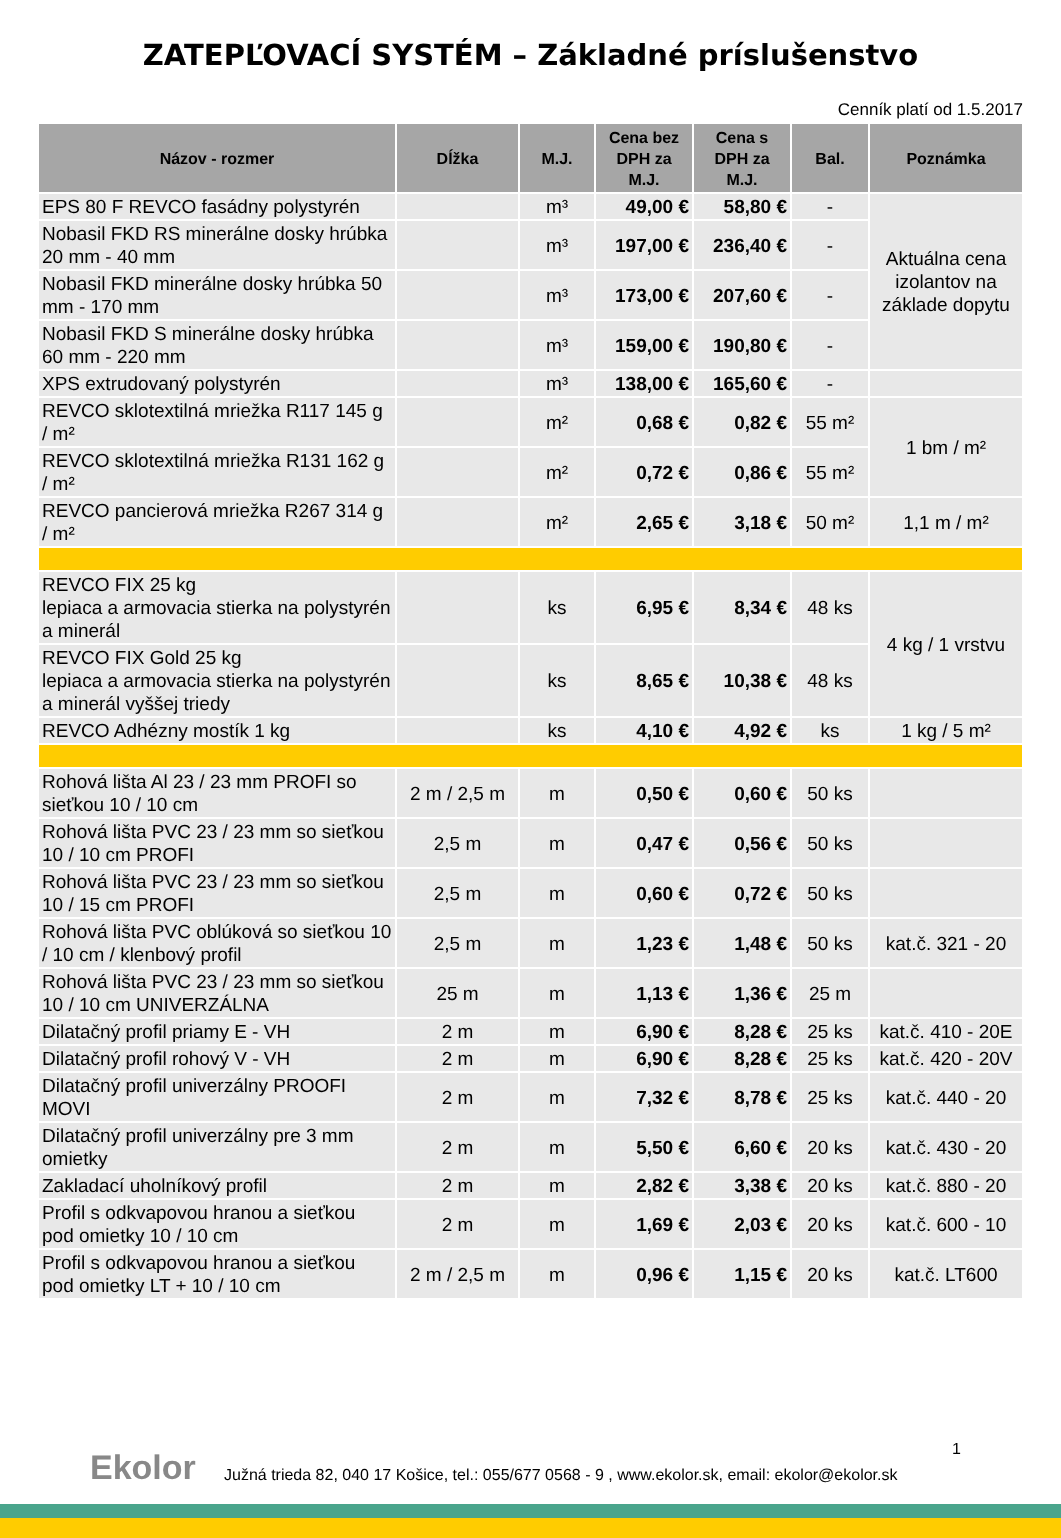ZATEPĽOVACÍ SYSTÉM – Základné príslušenstvo
Cenník platí od 1.5.2017
| Názov - rozmer | Dĺžka | M.J. | Cena bez DPH za M.J. | Cena s DPH za M.J. | Bal. | Poznámka |
| --- | --- | --- | --- | --- | --- | --- |
| EPS 80 F REVCO fasádny polystyrén | | m³ | 49,00 € | 58,80 € | - | Aktuálna cena izolantov na základe dopytu |
| Nobasil FKD RS minerálne dosky hrúbka 20 mm - 40 mm | | m³ | 197,00 € | 236,40 € | - | |
| Nobasil FKD minerálne dosky hrúbka 50 mm - 170 mm | | m³ | 173,00 € | 207,60 € | - | |
| Nobasil FKD S minerálne dosky hrúbka 60 mm - 220 mm | | m³ | 159,00 € | 190,80 € | - | |
| XPS extrudovaný polystyrén | | m³ | 138,00 € | 165,60 € | - | |
| REVCO sklotextilná mriežka R117 145 g / m² | | m² | 0,68 € | 0,82 € | 55 m² | 1 bm / m² |
| REVCO sklotextilná mriežka R131 162 g / m² | | m² | 0,72 € | 0,86 € | 55 m² | |
| REVCO pancierová mriežka R267 314 g / m² | | m² | 2,65 € | 3,18 € | 50 m² | 1,1 m / m² |
| REVCO FIX 25 kg lepiaca a armovacia stierka na polystyrén a minerál | | ks | 6,95 € | 8,34 € | 48 ks | 4 kg / 1 vrstvu |
| REVCO FIX Gold 25 kg lepiaca a armovacia stierka na polystyrén a minerál vyššej triedy | | ks | 8,65 € | 10,38 € | 48 ks | |
| REVCO Adhézny mostík 1 kg | | ks | 4,10 € | 4,92 € | ks | 1 kg / 5 m² |
| Rohová lišta Al 23 / 23 mm PROFI so sieťkou 10 / 10 cm | 2 m / 2,5 m | m | 0,50 € | 0,60 € | 50 ks | |
| Rohová lišta PVC 23 / 23 mm so sieťkou 10 / 10 cm PROFI | 2,5 m | m | 0,47 € | 0,56 € | 50 ks | |
| Rohová lišta PVC 23 / 23 mm so sieťkou 10 / 15 cm PROFI | 2,5 m | m | 0,60 € | 0,72 € | 50 ks | |
| Rohová lišta PVC oblúková so sieťkou 10 / 10 cm / klenbový profil | 2,5 m | m | 1,23 € | 1,48 € | 50 ks | kat.č. 321 - 20 |
| Rohová lišta PVC 23 / 23 mm so sieťkou 10 / 10 cm UNIVERZÁLNA | 25 m | m | 1,13 € | 1,36 € | 25 m | |
| Dilatačný profil priamy E - VH | 2 m | m | 6,90 € | 8,28 € | 25 ks | kat.č. 410 - 20E |
| Dilatačný profil rohový V - VH | 2 m | m | 6,90 € | 8,28 € | 25 ks | kat.č. 420 - 20V |
| Dilatačný profil univerzálny PROOFI MOVI | 2 m | m | 7,32 € | 8,78 € | 25 ks | kat.č. 440 - 20 |
| Dilatačný profil univerzálny pre 3 mm omietky | 2 m | m | 5,50 € | 6,60 € | 20 ks | kat.č. 430 - 20 |
| Zakladací uholníkový profil | 2 m | m | 2,82 € | 3,38 € | 20 ks | kat.č. 880 - 20 |
| Profil s odkvapovou hranou a sieťkou pod omietky 10 / 10 cm | 2 m | m | 1,69 € | 2,03 € | 20 ks | kat.č. 600 - 10 |
| Profil s odkvapovou hranou a sieťkou pod omietky LT + 10 / 10 cm | 2 m / 2,5 m | m | 0,96 € | 1,15 € | 20 ks | kat.č. LT600 |
Ekolor 1
Južná trieda 82, 040 17 Košice, tel.: 055/677 0568 - 9 , www.ekolor.sk, email: ekolor@ekolor.sk